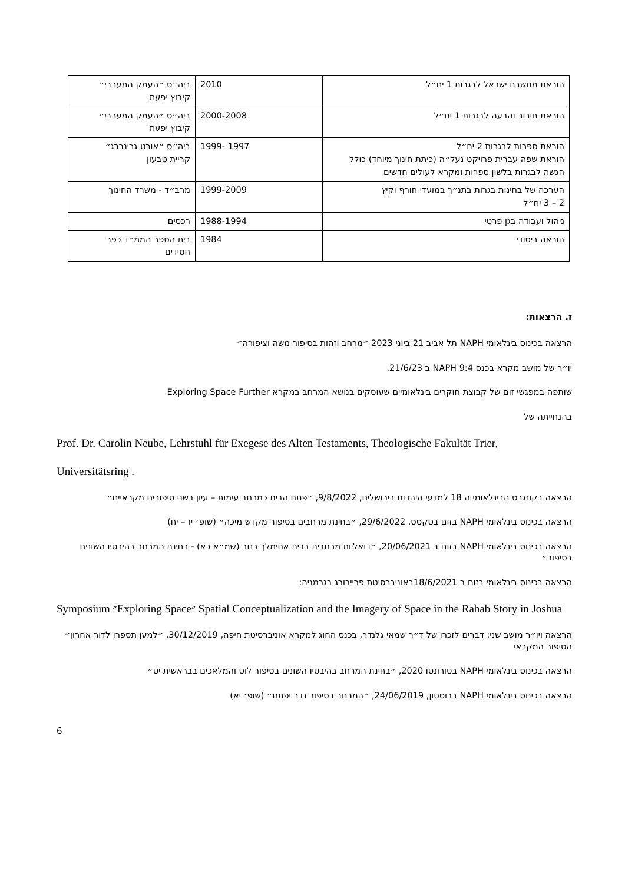| הוראת מחשבת ישראל לבגרות 1 יח״ל | 2010 | ביה״ס ״העמק המערבי״ קיבוץ יפעת |
| הוראת חיבור והבעה לבגרות 1 יח״ל | 2000-2008 | ביה״ס ״העמק המערבי״ קיבוץ יפעת |
| הוראת ספרות לבגרות 2 יח״ל הוראת שפה עברית פרויקט נעל״ה (כיתת חינוך מיוחד) כולל הגשה לבגרות בלשון ספרות ומקרא לעולים חדשים | 1997 -1999 | ביה״ס ״אורט גרינברג״ קריית טבעון |
| הערכה של בחינות בגרות בתנ״ך במועדי חורף וקיץ 2 – 3 יח״ל | 1999-2009 | מרב״ד - משרד החינוך |
| ניהול ועבודה בגן פרטי | 1988-1994 | רכסים |
| הוראה ביסודי | 1984 | בית הספר הממ״ד כפר חסידים |
ז. הרצאות:
הרצאה בכינוס בינלאומי NAPH תל אביב 21 ביוני 2023 ״מרחב וזהות בסיפור משה וציפורה״
יו״ר של מושב מקרא בכנס NAPH 9:4 ב 21/6/23.
שותפה במפגשי זום של קבוצת חוקרים בינלאומיים שעוסקים בנושא המרחב במקרא Exploring Space Further
בהנחייתה של
Prof. Dr. Carolin Neube, Lehrstuhl für Exegese des Alten Testaments, Theologische Fakultät Trier,
Universitätsring .
הרצאה בקונגרס הבינלאומי ה 18 למדעי היהדות בירושלים, 9/8/2022, ״פתח הבית כמרחב עימות – עיון בשני סיפורים מקראיים״
הרצאה בכינוס בינלאומי NAPH בזום בטקסס, 29/6/2022, ״בחינת מרחבים בסיפור מקדש מיכה״ (שופ׳ יז – יח)
הרצאה בכינוס בינלאומי NAPH בזום ב 20/06/2021, ״דואליות מרחבית בבית אחימלך בנוב (שמ״א כא) - בחינת המרחב בהיבטיו השונים בסיפור״
הרצאה בכינוס בינלאומי בזום ב 18/6/2021באוניברסיטת פרייבורג בגרמניה:
Symposium ״Exploring Space״ Spatial Conceptualization and the Imagery of Space in the Rahab Story in Joshua
הרצאה ויו״ר מושב שני: דברים לזכרו של ד״ר שמאי גלנדר, בכנס החוג למקרא אוניברסיטת חיפה, 30/12/2019, ״למען תספרו לדור אחרון״ הסיפור המקראי
הרצאה בכינוס בינלאומי NAPH בטורונטו 2020, ״בחינת המרחב בהיבטיו השונים בסיפור לוט והמלאכים בבראשית יט״
הרצאה בכינוס בינלאומי NAPH בבוסטון, 24/06/2019, ״המרחב בסיפור נדר יפתח״ (שופ׳ יא)
6